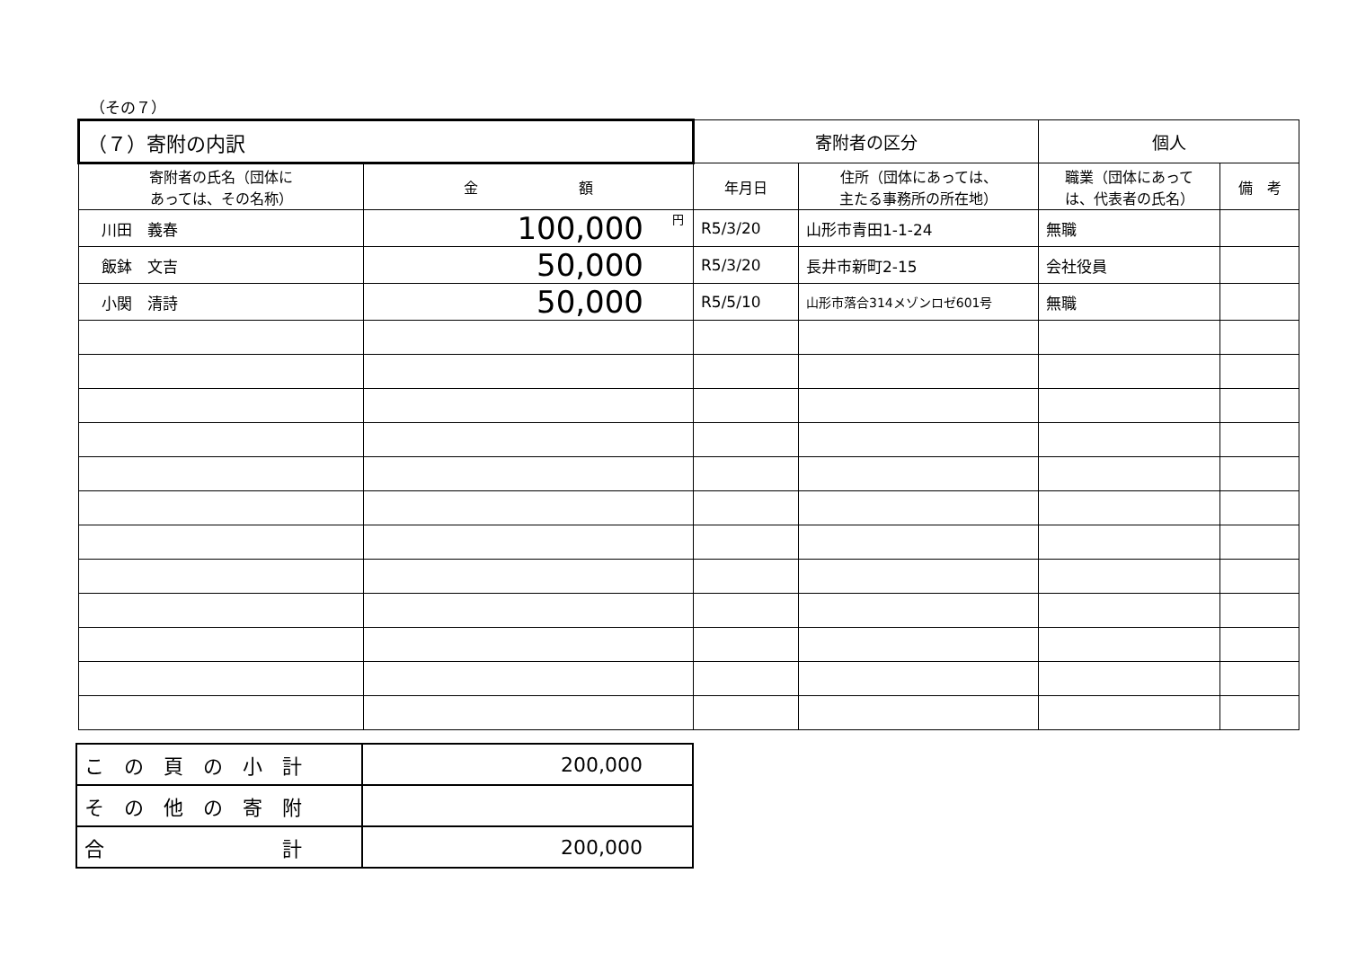（その７）
| （７）寄附の内訳 | | 寄附者の区分 | | 個人 | |
| --- | --- | --- | --- | --- | --- |
| 寄附者の氏名（団体に あっては、その名称） | 金 額 | 年月日 | 住所（団体にあっては、 主たる事務所の所在地） | 職業（団体にあって は、代表者の氏名） | 備 考 |
| 川田 義春 | 100,000 円 | R5/3/20 | 山形市青田1-1-24 | 無職 | |
| 飯鉢 文吉 | 50,000 | R5/3/20 | 長井市新町2-15 | 会社役員 | |
| 小関 清詩 | 50,000 | R5/5/10 | 山形市落合314メゾンロゼ601号 | 無職 | |
| こ の 頁 の 小 計 | 200,000 |
| そ の 他 の 寄 附 | |
| 合 計 | 200,000 |